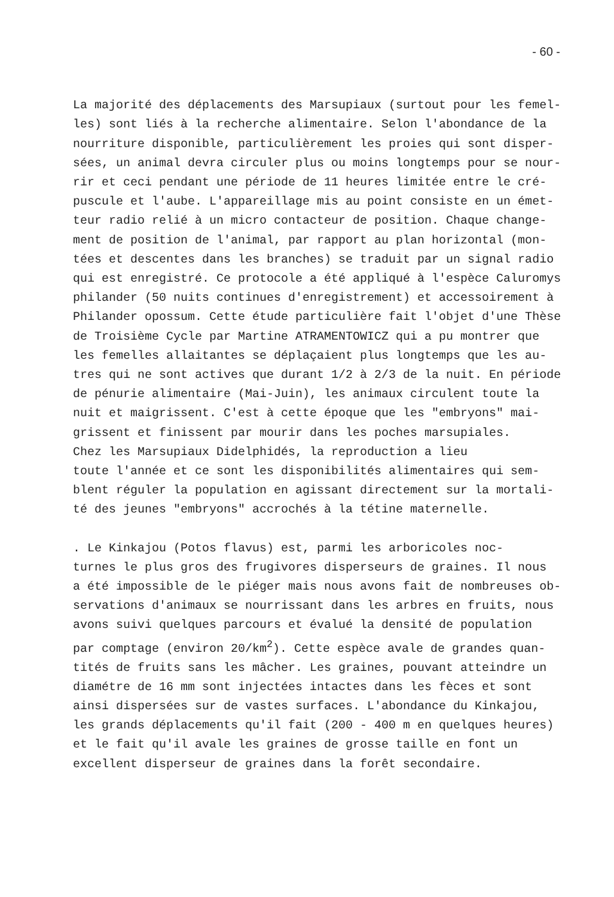- 60 -
La majorité des déplacements des Marsupiaux (surtout pour les femel- les) sont liés à la recherche alimentaire. Selon l'abondance de la nourriture disponible, particulièrement les proies qui sont disper- sées, un animal devra circuler plus ou moins longtemps pour se nour- rir et ceci pendant une période de 11 heures limitée entre le cré- puscule et l'aube. L'appareillage mis au point consiste en un émet- teur radio relié à un micro contacteur de position. Chaque change- ment de position de l'animal, par rapport au plan horizontal (mon- tées et descentes dans les branches) se traduit par un signal radio qui est enregistré. Ce protocole a été appliqué à l'espèce Caluromys philander (50 nuits continues d'enregistrement) et accessoirement à Philander opossum. Cette étude particulière fait l'objet d'une Thèse de Troisième Cycle par Martine ATRAMENTOWICZ qui a pu montrer que les femelles allaitantes se déplaçaient plus longtemps que les au- tres qui ne sont actives que durant 1/2 à 2/3 de la nuit. En période de pénurie alimentaire (Mai-Juin), les animaux circulent toute la nuit et maigrissent. C'est à cette époque que les "embryons" mai- grissent et finissent par mourir dans les poches marsupiales. Chez les Marsupiaux Didelphidés, la reproduction a lieu toute l'année et ce sont les disponibilités alimentaires qui sem- blent réguler la population en agissant directement sur la mortali- té des jeunes "embryons" accrochés à la tétine maternelle.
. Le Kinkajou (Potos flavus) est, parmi les arboricoles noc- turnes le plus gros des frugivores disperseurs de graines. Il nous a été impossible de le piéger mais nous avons fait de nombreuses ob- servations d'animaux se nourrissant dans les arbres en fruits, nous avons suivi quelques parcours et évalué la densité de population par comptage (environ 20/km<sup>2</sup>). Cette espèce avale de grandes quan- tités de fruits sans les mâcher. Les graines, pouvant atteindre un diamétre de 16 mm sont injectées intactes dans les fèces et sont ainsi dispersées sur de vastes surfaces. L'abondance du Kinkajou, les grands déplacements qu'il fait (200 - 400 m en quelques heures) et le fait qu'il avale les graines de grosse taille en font un excellent disperseur de graines dans la forêt secondaire.